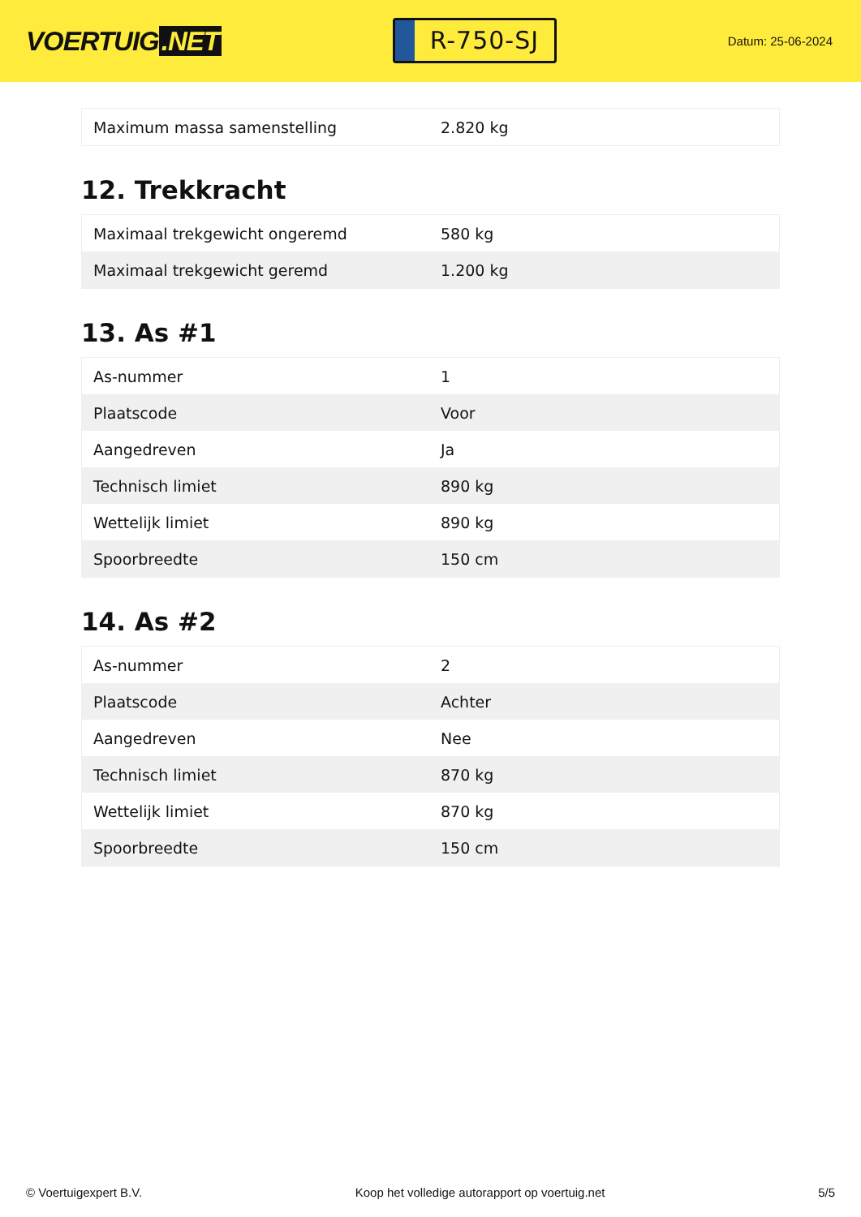VOERTUIG.NET
R-750-SJ
Datum: 25-06-2024
| Maximum massa samenstelling | 2.820 kg |
12. Trekkracht
| Maximaal trekgewicht ongeremd | 580 kg |
| Maximaal trekgewicht geremd | 1.200 kg |
13. As #1
| As-nummer | 1 |
| Plaatscode | Voor |
| Aangedreven | Ja |
| Technisch limiet | 890 kg |
| Wettelijk limiet | 890 kg |
| Spoorbreedte | 150 cm |
14. As #2
| As-nummer | 2 |
| Plaatscode | Achter |
| Aangedreven | Nee |
| Technisch limiet | 870 kg |
| Wettelijk limiet | 870 kg |
| Spoorbreedte | 150 cm |
© Voertuigexpert B.V. Koop het volledige autorapport op voertuig.net 5/5